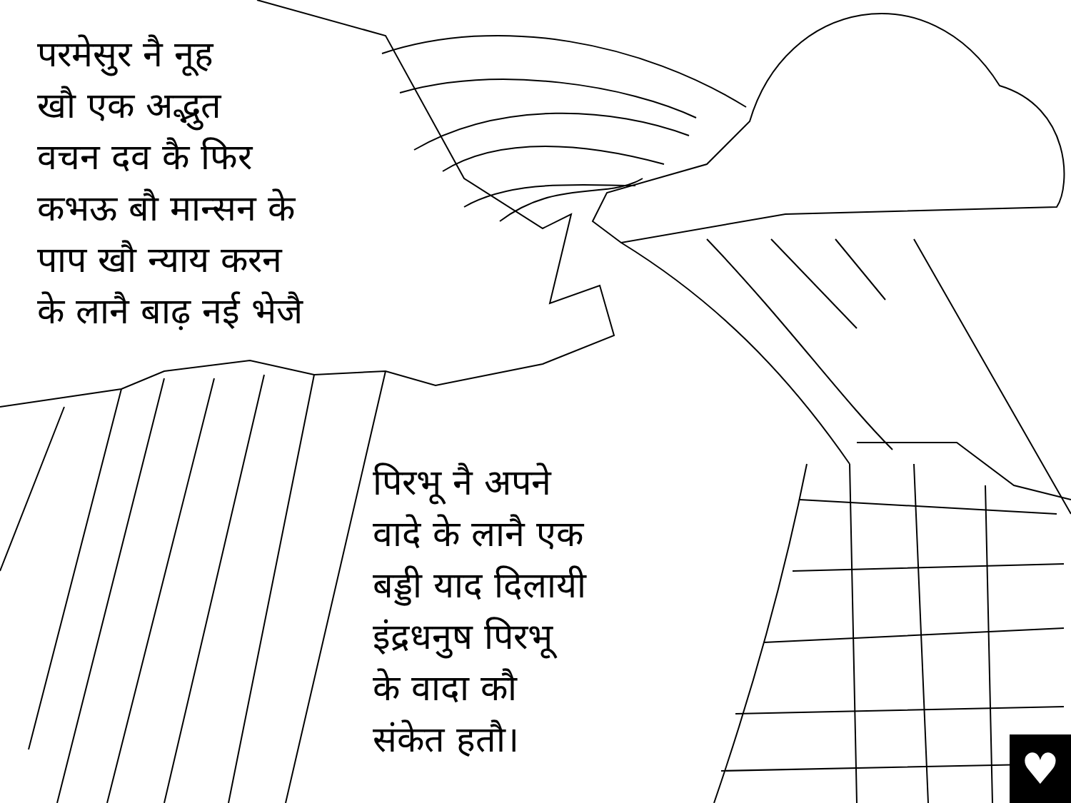परमेसुर नै नूह
खौ एक अद्भुत
वचन दव कै फिर
कभऊ बौ मान्सन के
पाप खौ न्याय करन
के लानै बाढ़ नई भेजै
पिरभू नै अपने
वादे के लानै एक
बड्डी याद दिलायी
इंद्रधनुष पिरभू
के वादा कौ
संकेत हतौ।
♥